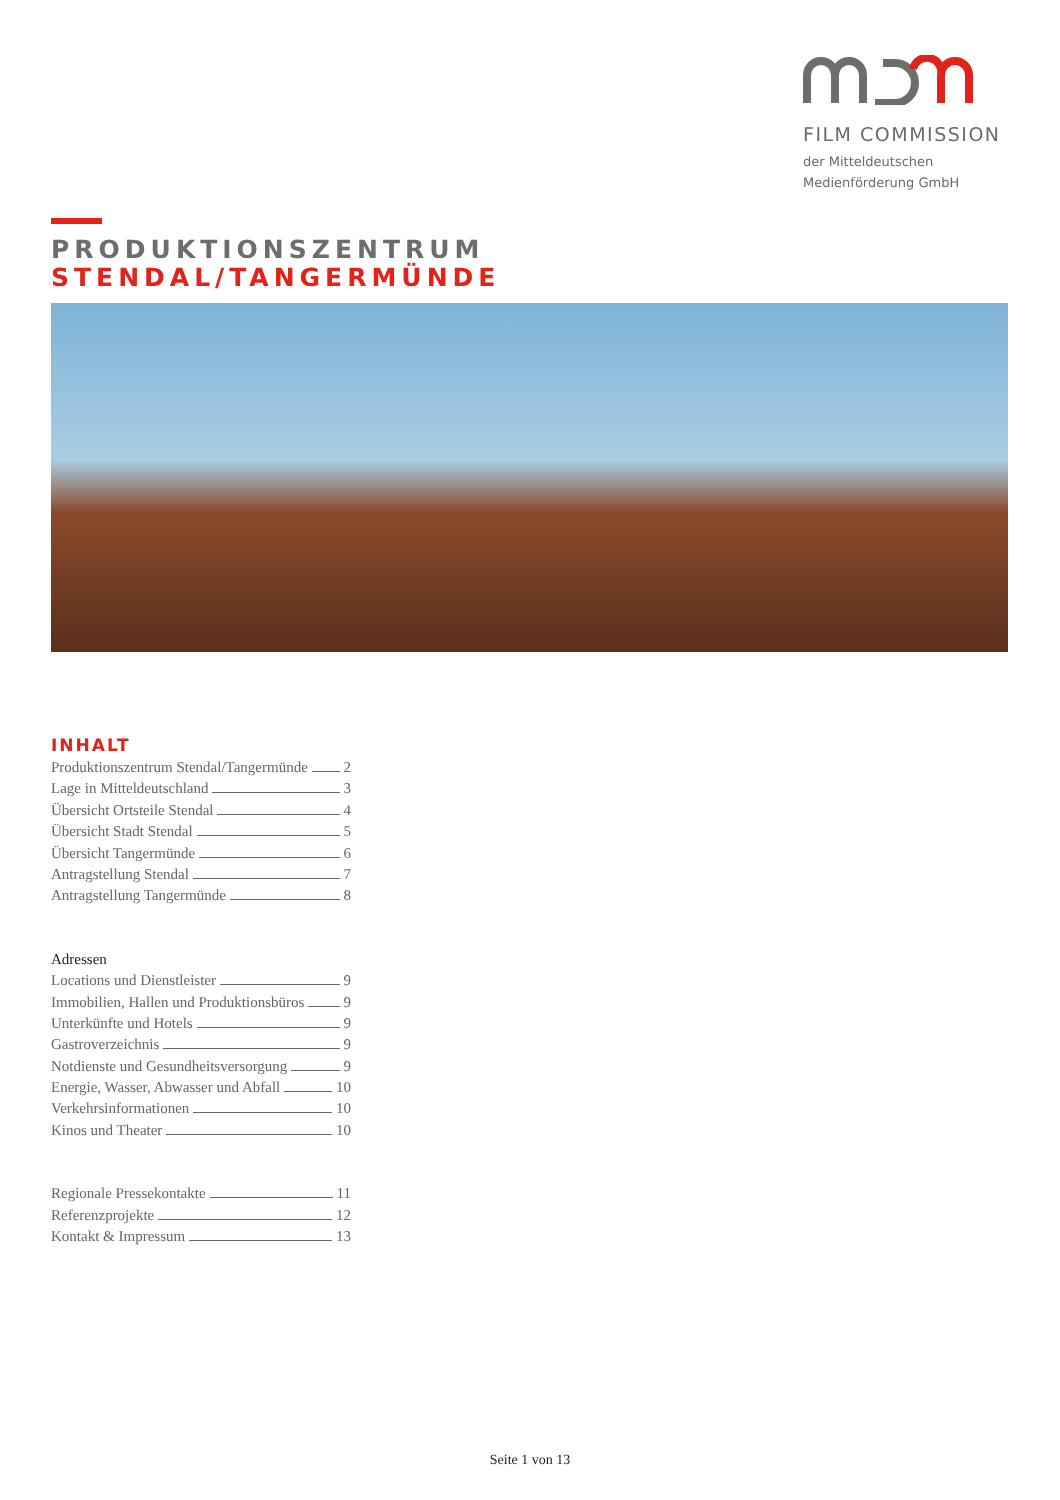FILM COMMISSION
der Mitteldeutschen
Medienförderung GmbH
PRODUKTIONSZENTRUM
STENDAL/TANGERMÜNDE
INHALT
Produktionszentrum Stendal/Tangermünde 2
Lage in Mitteldeutschland 3
Übersicht Ortsteile Stendal 4
Übersicht Stadt Stendal 5
Übersicht Tangermünde 6
Antragstellung Stendal 7
Antragstellung Tangermünde 8
Adressen
Locations und Dienstleister 9
Immobilien, Hallen und Produktionsbüros 9
Unterkünfte und Hotels 9
Gastroverzeichnis 9
Notdienste und Gesundheitsversorgung 9
Energie, Wasser, Abwasser und Abfall 10
Verkehrsinformationen 10
Kinos und Theater 10
Regionale Pressekontakte 11
Referenzprojekte 12
Kontakt & Impressum 13
Seite 1 von 13